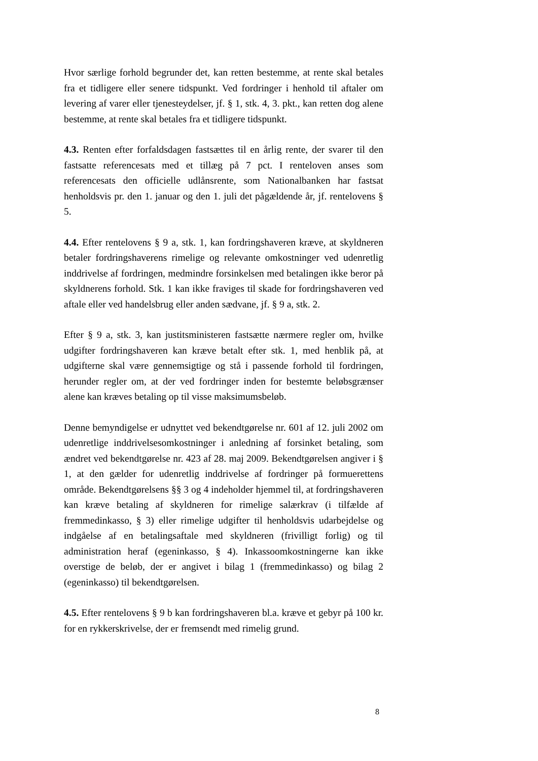Hvor særlige forhold begrunder det, kan retten bestemme, at rente skal betales fra et tidligere eller senere tidspunkt. Ved fordringer i henhold til aftaler om levering af varer eller tjenesteydelser, jf. § 1, stk. 4, 3. pkt., kan retten dog alene bestemme, at rente skal betales fra et tidligere tidspunkt.
4.3. Renten efter forfaldsdagen fastsættes til en årlig rente, der svarer til den fastsatte referencesats med et tillæg på 7 pct. I renteloven anses som referencesats den officielle udlånsrente, som Nationalbanken har fastsat henholdsvis pr. den 1. januar og den 1. juli det pågældende år, jf. rentelovens § 5.
4.4. Efter rentelovens § 9 a, stk. 1, kan fordringshaveren kræve, at skyldneren betaler fordringshaverens rimelige og relevante omkostninger ved udenretlig inddrivelse af fordringen, medmindre forsinkelsen med betalingen ikke beror på skyldnerens forhold. Stk. 1 kan ikke fraviges til skade for fordringshaveren ved aftale eller ved handelsbrug eller anden sædvane, jf. § 9 a, stk. 2.
Efter § 9 a, stk. 3, kan justitsministeren fastsætte nærmere regler om, hvilke udgifter fordringshaveren kan kræve betalt efter stk. 1, med henblik på, at udgifterne skal være gennemsigtige og stå i passende forhold til fordringen, herunder regler om, at der ved fordringer inden for bestemte beløbsgrænser alene kan kræves betaling op til visse maksimumsbeløb.
Denne bemyndigelse er udnyttet ved bekendtgørelse nr. 601 af 12. juli 2002 om udenretlige inddrivelsesomkostninger i anledning af forsinket betaling, som ændret ved bekendtgørelse nr. 423 af 28. maj 2009. Bekendtgørelsen angiver i § 1, at den gælder for udenretlig inddrivelse af fordringer på formuerettens område. Bekendtgørelsens §§ 3 og 4 indeholder hjemmel til, at fordringshaveren kan kræve betaling af skyldneren for rimelige salærkrav (i tilfælde af fremmedinkasso, § 3) eller rimelige udgifter til henholdsvis udarbejdelse og indgåelse af en betalingsaftale med skyldneren (frivilligt forlig) og til administration heraf (egeninkasso, § 4). Inkassoomkostningerne kan ikke overstige de beløb, der er angivet i bilag 1 (fremmedinkasso) og bilag 2 (egeninkasso) til bekendtgørelsen.
4.5. Efter rentelovens § 9 b kan fordringshaveren bl.a. kræve et gebyr på 100 kr. for en rykkerskrivelse, der er fremsendt med rimelig grund.
8